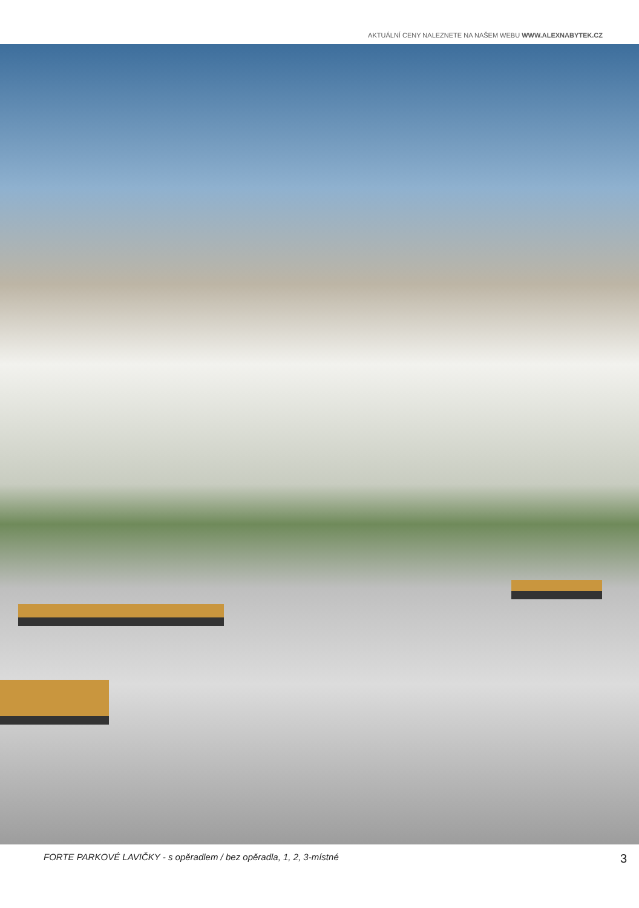AKTUÁLNÍ CENY NALEZNETE NA NAŠEM WEBU WWW.ALEXNABYTEK.CZ
FORTE PARKOVÉ LAVIČKY - s opěradlem / bez opěradla, 1, 2, 3-místné 3